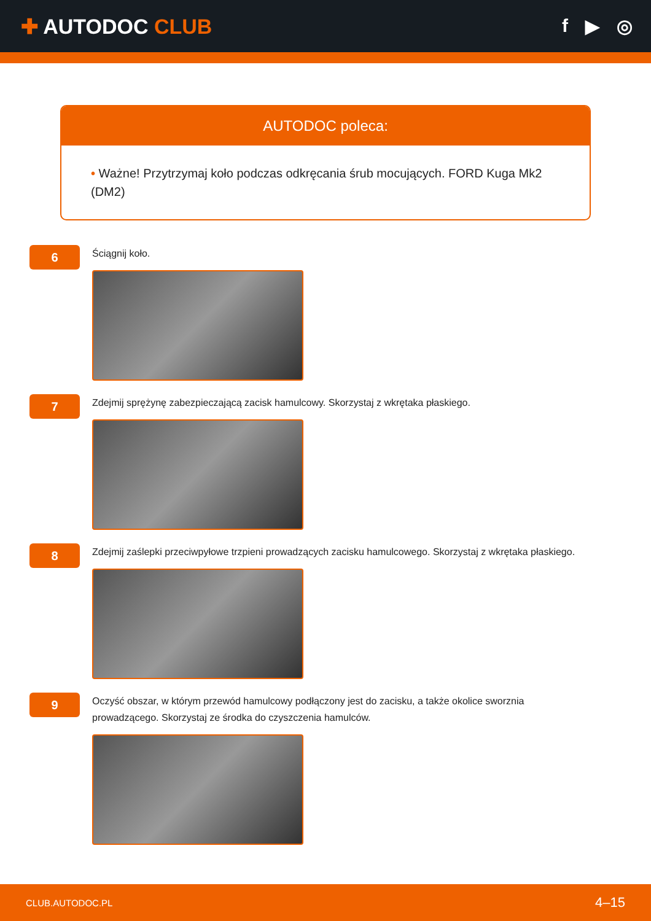✚ AUTODOC CLUB f ▶ ◎
AUTODOC poleca:
• Ważne! Przytrzymaj koło podczas odkręcania śrub mocujących. FORD Kuga Mk2 (DM2)
6
Ściągnij koło.
7
Zdejmij sprężynę zabezpieczającą zacisk hamulcowy. Skorzystaj z wkrętaka płaskiego.
8
Zdejmij zaślepki przeciwpyłowe trzpieni prowadzących zacisku hamulcowego. Skorzystaj z wkrętaka płaskiego.
9
Oczyść obszar, w którym przewód hamulcowy podłączony jest do zacisku, a także okolice sworznia
prowadzącego. Skorzystaj ze środka do czyszczenia hamulców.
CLUB.AUTODOC.PL 4–15